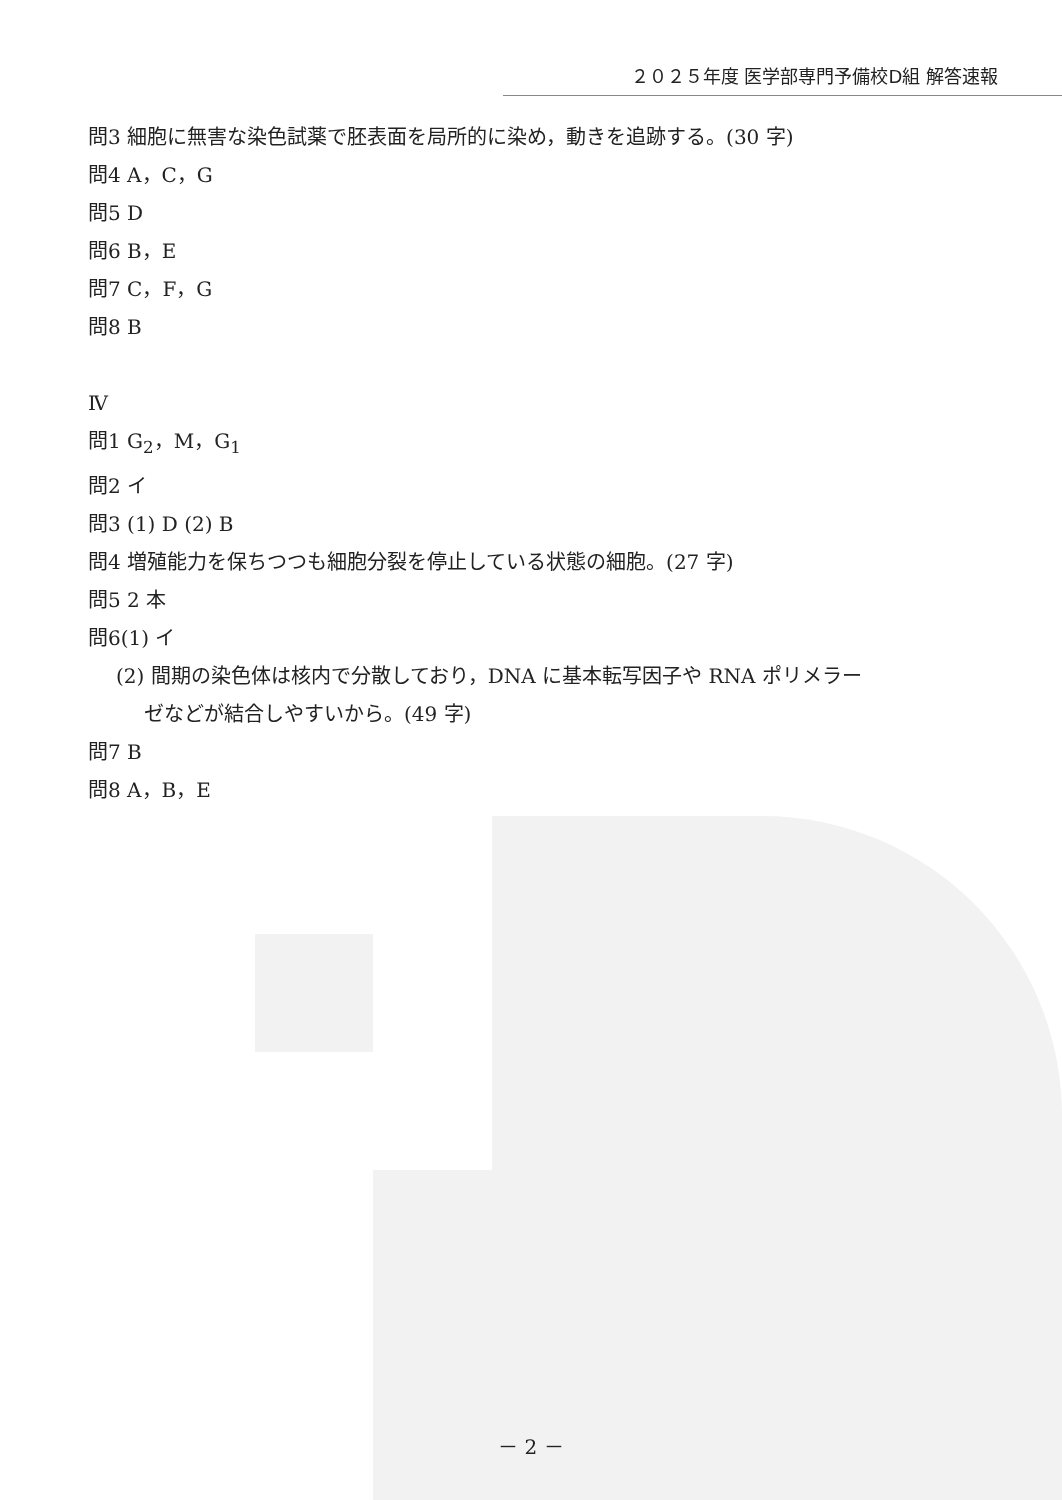２０２５年度 医学部専門予備校D組 解答速報
問3 細胞に無害な染色試薬で胚表面を局所的に染め，動きを追跡する。(30 字)
問4 A，C，G
問5 D
問6 B，E
問7 C，F，G
問8 B
Ⅳ
問1 G<sub>2</sub>，M，G<sub>1</sub>
問2 イ
問3 (1) D (2) B
問4 増殖能力を保ちつつも細胞分裂を停止している状態の細胞。(27 字)
問5 2 本
問6(1) イ
(2) 間期の染色体は核内で分散しており，DNA に基本転写因子や RNA ポリメラー
ゼなどが結合しやすいから。(49 字)
問7 B
問8 A，B，E
－ 2 －